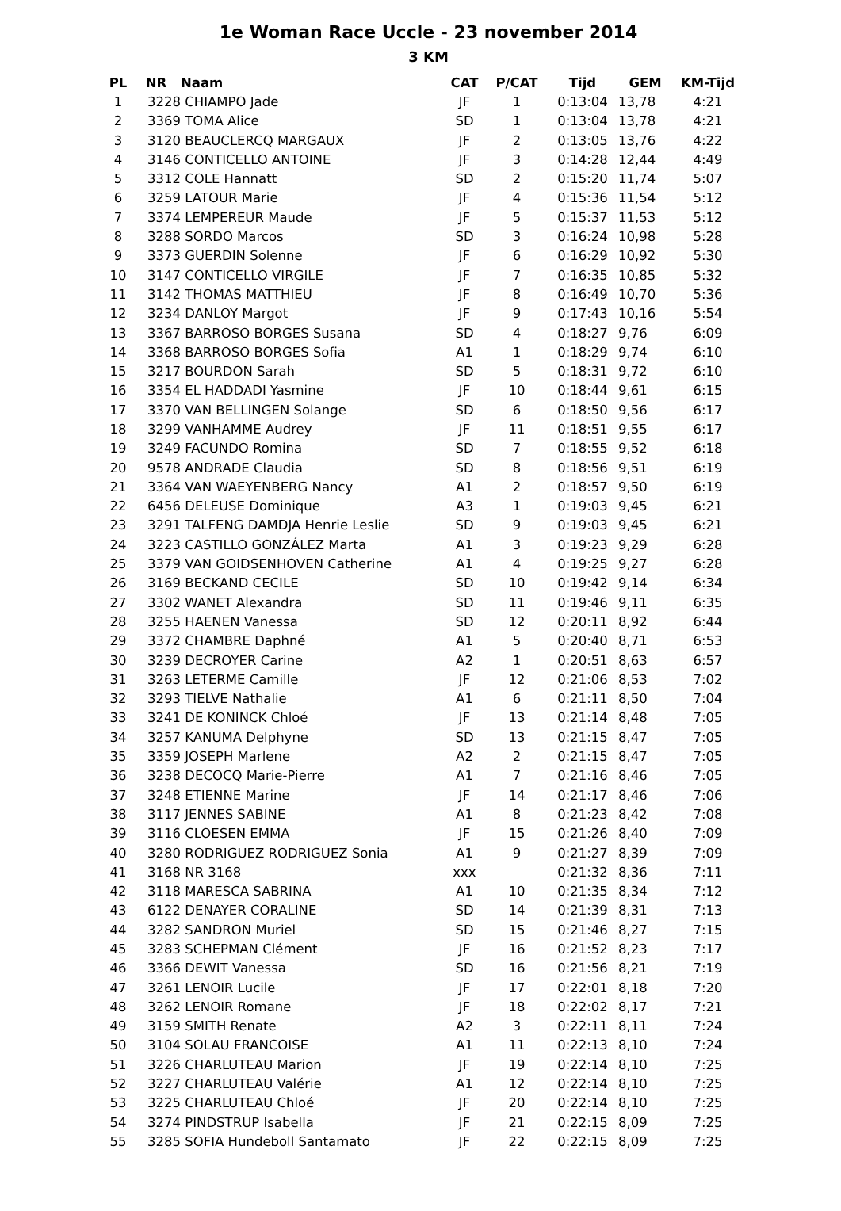1e Woman Race Uccle - 23 november 2014
3 KM
| PL | NR | Naam | CAT | P/CAT | Tijd | GEM | KM-Tijd |
| --- | --- | --- | --- | --- | --- | --- | --- |
| 1 | 3228 | CHIAMPO Jade | JF | 1 | 0:13:04 | 13,78 | 4:21 |
| 2 | 3369 | TOMA Alice | SD | 1 | 0:13:04 | 13,78 | 4:21 |
| 3 | 3120 | BEAUCLERCQ MARGAUX | JF | 2 | 0:13:05 | 13,76 | 4:22 |
| 4 | 3146 | CONTICELLO ANTOINE | JF | 3 | 0:14:28 | 12,44 | 4:49 |
| 5 | 3312 | COLE Hannatt | SD | 2 | 0:15:20 | 11,74 | 5:07 |
| 6 | 3259 | LATOUR Marie | JF | 4 | 0:15:36 | 11,54 | 5:12 |
| 7 | 3374 | LEMPEREUR Maude | JF | 5 | 0:15:37 | 11,53 | 5:12 |
| 8 | 3288 | SORDO Marcos | SD | 3 | 0:16:24 | 10,98 | 5:28 |
| 9 | 3373 | GUERDIN Solenne | JF | 6 | 0:16:29 | 10,92 | 5:30 |
| 10 | 3147 | CONTICELLO VIRGILE | JF | 7 | 0:16:35 | 10,85 | 5:32 |
| 11 | 3142 | THOMAS MATTHIEU | JF | 8 | 0:16:49 | 10,70 | 5:36 |
| 12 | 3234 | DANLOY Margot | JF | 9 | 0:17:43 | 10,16 | 5:54 |
| 13 | 3367 | BARROSO BORGES Susana | SD | 4 | 0:18:27 | 9,76 | 6:09 |
| 14 | 3368 | BARROSO BORGES Sofia | A1 | 1 | 0:18:29 | 9,74 | 6:10 |
| 15 | 3217 | BOURDON Sarah | SD | 5 | 0:18:31 | 9,72 | 6:10 |
| 16 | 3354 | EL HADDADI Yasmine | JF | 10 | 0:18:44 | 9,61 | 6:15 |
| 17 | 3370 | VAN BELLINGEN Solange | SD | 6 | 0:18:50 | 9,56 | 6:17 |
| 18 | 3299 | VANHAMME Audrey | JF | 11 | 0:18:51 | 9,55 | 6:17 |
| 19 | 3249 | FACUNDO Romina | SD | 7 | 0:18:55 | 9,52 | 6:18 |
| 20 | 9578 | ANDRADE Claudia | SD | 8 | 0:18:56 | 9,51 | 6:19 |
| 21 | 3364 | VAN WAEYENBERG Nancy | A1 | 2 | 0:18:57 | 9,50 | 6:19 |
| 22 | 6456 | DELEUSE Dominique | A3 | 1 | 0:19:03 | 9,45 | 6:21 |
| 23 | 3291 | TALFENG DAMDJA Henrie Leslie | SD | 9 | 0:19:03 | 9,45 | 6:21 |
| 24 | 3223 | CASTILLO GONZÁLEZ Marta | A1 | 3 | 0:19:23 | 9,29 | 6:28 |
| 25 | 3379 | VAN GOIDSENHOVEN Catherine | A1 | 4 | 0:19:25 | 9,27 | 6:28 |
| 26 | 3169 | BECKAND CECILE | SD | 10 | 0:19:42 | 9,14 | 6:34 |
| 27 | 3302 | WANET Alexandra | SD | 11 | 0:19:46 | 9,11 | 6:35 |
| 28 | 3255 | HAENEN Vanessa | SD | 12 | 0:20:11 | 8,92 | 6:44 |
| 29 | 3372 | CHAMBRE Daphné | A1 | 5 | 0:20:40 | 8,71 | 6:53 |
| 30 | 3239 | DECROYER Carine | A2 | 1 | 0:20:51 | 8,63 | 6:57 |
| 31 | 3263 | LETERME Camille | JF | 12 | 0:21:06 | 8,53 | 7:02 |
| 32 | 3293 | TIELVE Nathalie | A1 | 6 | 0:21:11 | 8,50 | 7:04 |
| 33 | 3241 | DE KONINCK Chloé | JF | 13 | 0:21:14 | 8,48 | 7:05 |
| 34 | 3257 | KANUMA Delphyne | SD | 13 | 0:21:15 | 8,47 | 7:05 |
| 35 | 3359 | JOSEPH Marlene | A2 | 2 | 0:21:15 | 8,47 | 7:05 |
| 36 | 3238 | DECOCQ Marie-Pierre | A1 | 7 | 0:21:16 | 8,46 | 7:05 |
| 37 | 3248 | ETIENNE Marine | JF | 14 | 0:21:17 | 8,46 | 7:06 |
| 38 | 3117 | JENNES SABINE | A1 | 8 | 0:21:23 | 8,42 | 7:08 |
| 39 | 3116 | CLOESEN EMMA | JF | 15 | 0:21:26 | 8,40 | 7:09 |
| 40 | 3280 | RODRIGUEZ RODRIGUEZ Sonia | A1 | 9 | 0:21:27 | 8,39 | 7:09 |
| 41 | 3168 | NR 3168 | xxx | | 0:21:32 | 8,36 | 7:11 |
| 42 | 3118 | MARESCA SABRINA | A1 | 10 | 0:21:35 | 8,34 | 7:12 |
| 43 | 6122 | DENAYER CORALINE | SD | 14 | 0:21:39 | 8,31 | 7:13 |
| 44 | 3282 | SANDRON Muriel | SD | 15 | 0:21:46 | 8,27 | 7:15 |
| 45 | 3283 | SCHEPMAN Clément | JF | 16 | 0:21:52 | 8,23 | 7:17 |
| 46 | 3366 | DEWIT Vanessa | SD | 16 | 0:21:56 | 8,21 | 7:19 |
| 47 | 3261 | LENOIR Lucile | JF | 17 | 0:22:01 | 8,18 | 7:20 |
| 48 | 3262 | LENOIR Romane | JF | 18 | 0:22:02 | 8,17 | 7:21 |
| 49 | 3159 | SMITH Renate | A2 | 3 | 0:22:11 | 8,11 | 7:24 |
| 50 | 3104 | SOLAU FRANCOISE | A1 | 11 | 0:22:13 | 8,10 | 7:24 |
| 51 | 3226 | CHARLUTEAU Marion | JF | 19 | 0:22:14 | 8,10 | 7:25 |
| 52 | 3227 | CHARLUTEAU Valérie | A1 | 12 | 0:22:14 | 8,10 | 7:25 |
| 53 | 3225 | CHARLUTEAU Chloé | JF | 20 | 0:22:14 | 8,10 | 7:25 |
| 54 | 3274 | PINDSTRUP Isabella | JF | 21 | 0:22:15 | 8,09 | 7:25 |
| 55 | 3285 | SOFIA Hundeboll Santamato | JF | 22 | 0:22:15 | 8,09 | 7:25 |